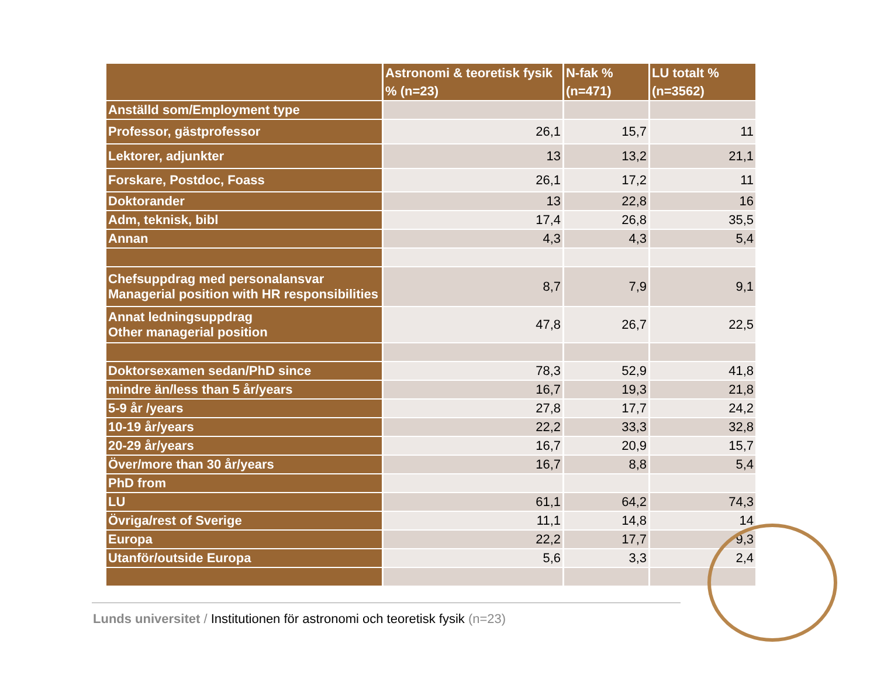| | Astronomi & teoretisk fysik % (n=23) | N-fak % (n=471) | LU totalt % (n=3562) |
| --- | --- | --- | --- |
| Anställd som/Employment type | | | |
| Professor, gästprofessor | 26,1 | 15,7 | 11 |
| Lektorer, adjunkter | 13 | 13,2 | 21,1 |
| Forskare, Postdoc, Foass | 26,1 | 17,2 | 11 |
| Doktorander | 13 | 22,8 | 16 |
| Adm, teknisk, bibl | 17,4 | 26,8 | 35,5 |
| Annan | 4,3 | 4,3 | 5,4 |
| Chefsuppdrag med personalansvar Managerial position with HR responsibilities | 8,7 | 7,9 | 9,1 |
| Annat ledningsuppdrag Other managerial position | 47,8 | 26,7 | 22,5 |
| Doktorsexamen sedan/PhD since | 78,3 | 52,9 | 41,8 |
| mindre än/less than 5 år/years | 16,7 | 19,3 | 21,8 |
| 5-9 år /years | 27,8 | 17,7 | 24,2 |
| 10-19 år/years | 22,2 | 33,3 | 32,8 |
| 20-29 år/years | 16,7 | 20,9 | 15,7 |
| Över/more than 30 år/years | 16,7 | 8,8 | 5,4 |
| PhD from | | | |
| LU | 61,1 | 64,2 | 74,3 |
| Övriga/rest of Sverige | 11,1 | 14,8 | 14 |
| Europa | 22,2 | 17,7 | 9,3 |
| Utanför/outside Europa | 5,6 | 3,3 | 2,4 |
Lunds universitet / Institutionen för astronomi och teoretisk fysik (n=23)